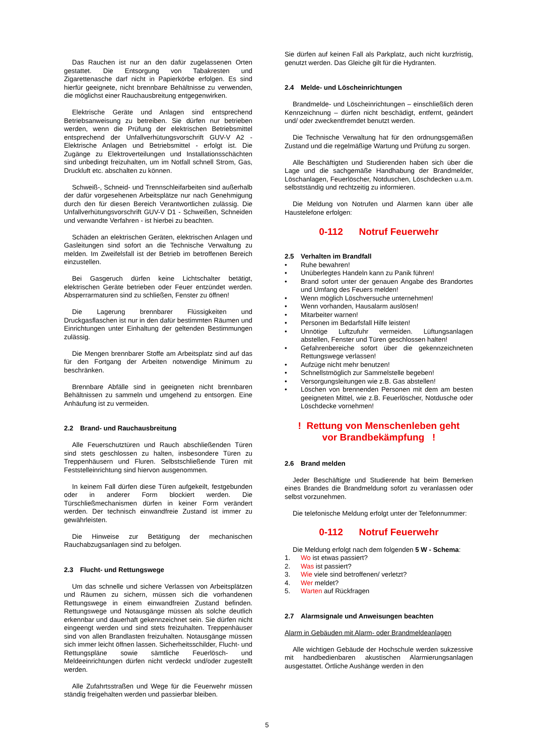Das Rauchen ist nur an den dafür zugelassenen Orten gestattet. Die Entsorgung von Tabakresten und Zigarettenasche darf nicht in Papierkörbe erfolgen. Es sind hierfür geeignete, nicht brennbare Behältnisse zu verwenden, die möglichst einer Rauchausbreitung entgegenwirken.
Elektrische Geräte und Anlagen sind entsprechend Betriebsanweisung zu betreiben. Sie dürfen nur betrieben werden, wenn die Prüfung der elektrischen Betriebsmittel entsprechend der Unfallverhütungsvorschrift GUV-V A2 - Elektrische Anlagen und Betriebsmittel - erfolgt ist. Die Zugänge zu Elektroverteilungen und Installationsschächten sind unbedingt freizuhalten, um im Notfall schnell Strom, Gas, Druckluft etc. abschalten zu können.
Schweiß-, Schneid- und Trennschleifarbeiten sind außerhalb der dafür vorgesehenen Arbeitsplätze nur nach Genehmigung durch den für diesen Bereich Verantwortlichen zulässig. Die Unfallverhütungsvorschrift GUV-V D1 - Schweißen, Schneiden und verwandte Verfahren - ist hierbei zu beachten.
Schäden an elektrischen Geräten, elektrischen Anlagen und Gasleitungen sind sofort an die Technische Verwaltung zu melden. Im Zweifelsfall ist der Betrieb im betroffenen Bereich einzustellen.
Bei Gasgeruch dürfen keine Lichtschalter betätigt, elektrischen Geräte betrieben oder Feuer entzündet werden. Absperrarmaturen sind zu schließen, Fenster zu öffnen!
Die Lagerung brennbarer Flüssigkeiten und Druckgasflaschen ist nur in den dafür bestimmten Räumen und Einrichtungen unter Einhaltung der geltenden Bestimmungen zulässig.
Die Mengen brennbarer Stoffe am Arbeitsplatz sind auf das für den Fortgang der Arbeiten notwendige Minimum zu beschränken.
Brennbare Abfälle sind in geeigneten nicht brennbaren Behältnissen zu sammeln und umgehend zu entsorgen. Eine Anhäufung ist zu vermeiden.
2.2 Brand- und Rauchausbreitung
Alle Feuerschutztüren und Rauch abschließenden Türen sind stets geschlossen zu halten, insbesondere Türen zu Treppenhäusern und Fluren. Selbstschließende Türen mit Feststelleinrichtung sind hiervon ausgenommen.
In keinem Fall dürfen diese Türen aufgekeilt, festgebunden oder in anderer Form blockiert werden. Die Türschließmechanismen dürfen in keiner Form verändert werden. Der technisch einwandfreie Zustand ist immer zu gewährleisten.
Die Hinweise zur Betätigung der mechanischen Rauchabzugsanlagen sind zu befolgen.
2.3 Flucht- und Rettungswege
Um das schnelle und sichere Verlassen von Arbeitsplätzen und Räumen zu sichern, müssen sich die vorhandenen Rettungswege in einem einwandfreien Zustand befinden. Rettungswege und Notausgänge müssen als solche deutlich erkennbar und dauerhaft gekennzeichnet sein. Sie dürfen nicht eingeengt werden und sind stets freizuhalten. Treppenhäuser sind von allen Brandlasten freizuhalten. Notausgänge müssen sich immer leicht öffnen lassen. Sicherheitsschilder, Flucht- und Rettungspläne sowie sämtliche Feuerlösch- und Meldeeinrichtungen dürfen nicht verdeckt und/oder zugestellt werden.
Alle Zufahrtsstraßen und Wege für die Feuerwehr müssen ständig freigehalten werden und passierbar bleiben.
Sie dürfen auf keinen Fall als Parkplatz, auch nicht kurzfristig, genutzt werden. Das Gleiche gilt für die Hydranten.
2.4 Melde- und Löscheinrichtungen
Brandmelde- und Löscheinrichtungen – einschließlich deren Kennzeichnung – dürfen nicht beschädigt, entfernt, geändert und/ oder zweckentfremdet benutzt werden.
Die Technische Verwaltung hat für den ordnungsgemäßen Zustand und die regelmäßige Wartung und Prüfung zu sorgen.
Alle Beschäftigten und Studierenden haben sich über die Lage und die sachgemäße Handhabung der Brandmelder, Löschanlagen, Feuerlöscher, Notduschen, Löschdecken u.a.m. selbstständig und rechtzeitig zu informieren.
Die Meldung von Notrufen und Alarmen kann über alle Haustelefone erfolgen:
0-112 Notruf Feuerwehr
2.5 Verhalten im Brandfall
• Ruhe bewahren!
• Unüberlegtes Handeln kann zu Panik führen!
• Brand sofort unter der genauen Angabe des Brandortes und Umfang des Feuers melden!
• Wenn möglich Löschversuche unternehmen!
• Wenn vorhanden, Hausalarm auslösen!
• Mitarbeiter warnen!
• Personen im Bedarfsfall Hilfe leisten!
• Unnötige Luftzufuhr vermeiden. Lüftungsanlagen abstellen, Fenster und Türen geschlossen halten!
• Gefahrenbereiche sofort über die gekennzeichneten Rettungswege verlassen!
• Aufzüge nicht mehr benutzen!
• Schnellstmöglich zur Sammelstelle begeben!
• Versorgungsleitungen wie z.B. Gas abstellen!
• Löschen von brennenden Personen mit dem am besten geeigneten Mittel, wie z.B. Feuerlöscher, Notdusche oder Löschdecke vornehmen!
! Rettung von Menschenleben geht
vor Brandbekämpfung !
2.6 Brand melden
Jeder Beschäftigte und Studierende hat beim Bemerken eines Brandes die Brandmeldung sofort zu veranlassen oder selbst vorzunehmen.
Die telefonische Meldung erfolgt unter der Telefonnummer:
0-112 Notruf Feuerwehr
Die Meldung erfolgt nach dem folgenden 5 W - Schema:
1. Wo ist etwas passiert?
2. Was ist passiert?
3. Wie viele sind betroffenen/ verletzt?
4. Wer meldet?
5. Warten auf Rückfragen
2.7 Alarmsignale und Anweisungen beachten
Alarm in Gebäuden mit Alarm- oder Brandmeldeanlagen
Alle wichtigen Gebäude der Hochschule werden sukzessive mit handbedienbaren akustischen Alarmierungsanlagen ausgestattet. Örtliche Aushänge werden in den
5